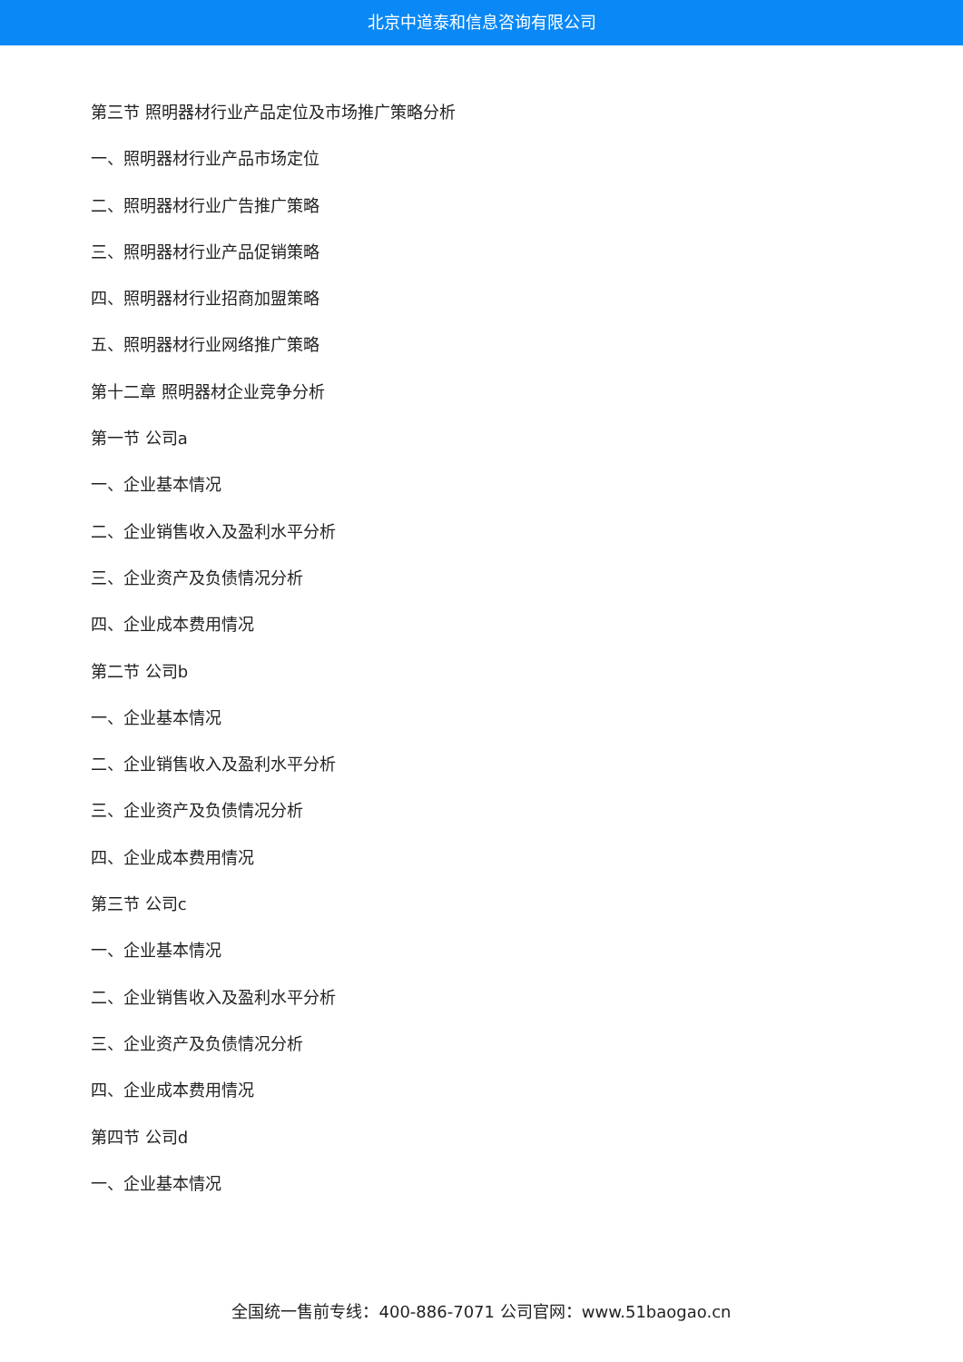北京中道泰和信息咨询有限公司
第三节 照明器材行业产品定位及市场推广策略分析
一、照明器材行业产品市场定位
二、照明器材行业广告推广策略
三、照明器材行业产品促销策略
四、照明器材行业招商加盟策略
五、照明器材行业网络推广策略
第十二章 照明器材企业竞争分析
第一节 公司a
一、企业基本情况
二、企业销售收入及盈利水平分析
三、企业资产及负债情况分析
四、企业成本费用情况
第二节 公司b
一、企业基本情况
二、企业销售收入及盈利水平分析
三、企业资产及负债情况分析
四、企业成本费用情况
第三节 公司c
一、企业基本情况
二、企业销售收入及盈利水平分析
三、企业资产及负债情况分析
四、企业成本费用情况
第四节 公司d
一、企业基本情况
全国统一售前专线：400-886-7071 公司官网：www.51baogao.cn